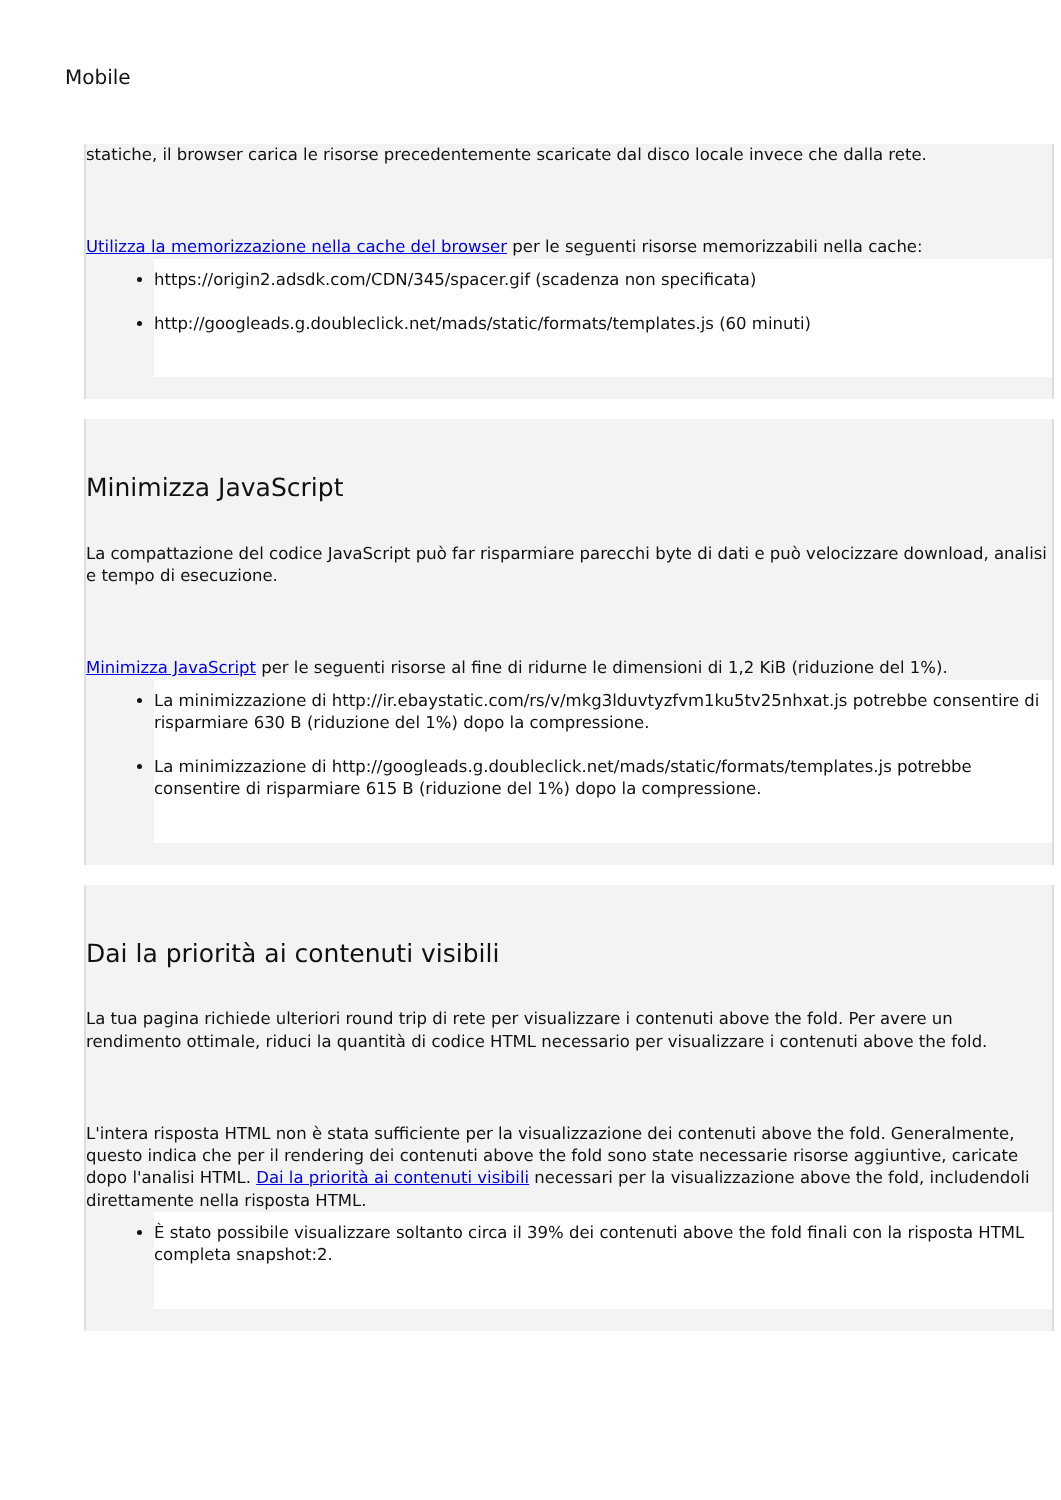Mobile
statiche, il browser carica le risorse precedentemente scaricate dal disco locale invece che dalla rete.
Utilizza la memorizzazione nella cache del browser per le seguenti risorse memorizzabili nella cache:
https://origin2.adsdk.com/CDN/345/spacer.gif (scadenza non specificata)
http://googleads.g.doubleclick.net/mads/static/formats/templates.js (60 minuti)
Minimizza JavaScript
La compattazione del codice JavaScript può far risparmiare parecchi byte di dati e può velocizzare download, analisi e tempo di esecuzione.
Minimizza JavaScript per le seguenti risorse al fine di ridurne le dimensioni di 1,2 KiB (riduzione del 1%).
La minimizzazione di http://ir.ebaystatic.com/rs/v/mkg3lduvtyzfvm1ku5tv25nhxat.js potrebbe consentire di risparmiare 630 B (riduzione del 1%) dopo la compressione.
La minimizzazione di http://googleads.g.doubleclick.net/mads/static/formats/templates.js potrebbe consentire di risparmiare 615 B (riduzione del 1%) dopo la compressione.
Dai la priorità ai contenuti visibili
La tua pagina richiede ulteriori round trip di rete per visualizzare i contenuti above the fold. Per avere un rendimento ottimale, riduci la quantità di codice HTML necessario per visualizzare i contenuti above the fold.
L'intera risposta HTML non è stata sufficiente per la visualizzazione dei contenuti above the fold. Generalmente, questo indica che per il rendering dei contenuti above the fold sono state necessarie risorse aggiuntive, caricate dopo l'analisi HTML. Dai la priorità ai contenuti visibili necessari per la visualizzazione above the fold, includendoli direttamente nella risposta HTML.
È stato possibile visualizzare soltanto circa il 39% dei contenuti above the fold finali con la risposta HTML completa snapshot:2.